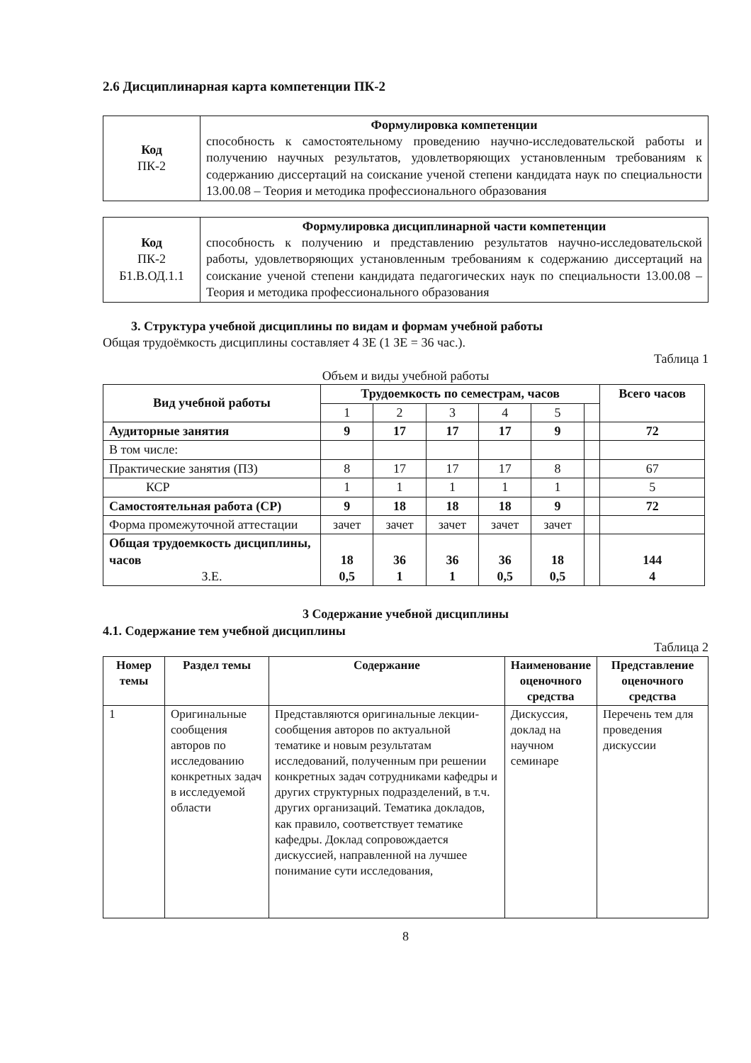2.6 Дисциплинарная карта компетенции ПК-2
| Код ПК-2 | Формулировка компетенции способность к самостоятельному проведению научно-исследовательской работы и получению научных результатов, удовлетворяющих установленным требованиям к содержанию диссертаций на соискание ученой степени кандидата наук по специальности 13.00.08 – Теория и методика профессионального образования |
| Код ПК-2 Б1.В.ОД.1.1 | Формулировка дисциплинарной части компетенции способность к получению и представлению результатов научно-исследовательской работы, удовлетворяющих установленным требованиям к содержанию диссертаций на соискание ученой степени кандидата педагогических наук по специальности 13.00.08 – Теория и методика профессионального образования |
3. Структура учебной дисциплины по видам и формам учебной работы
Общая трудоёмкость дисциплины составляет 4 ЗЕ (1 ЗЕ = 36 час.).
Таблица 1
Объем и виды учебной работы
| Вид учебной работы | Трудоемкость по семестрам, часов | | | | | | Всего часов |
| | 1 | 2 | 3 | 4 | 5 | | |
| Аудиторные занятия | 9 | 17 | 17 | 17 | 9 | | 72 |
| В том числе: | | | | | | | |
| Практические занятия (ПЗ) | 8 | 17 | 17 | 17 | 8 | | 67 |
| КСР | 1 | 1 | 1 | 1 | 1 | | 5 |
| Самостоятельная работа (СР) | 9 | 18 | 18 | 18 | 9 | | 72 |
| Форма промежуточной аттестации | зачет | зачет | зачет | зачет | зачет | | |
| Общая трудоемкость дисциплины, часов З.Е. | 18 0,5 | 36 1 | 36 1 | 36 0,5 | 18 0,5 | | 144 4 |
3 Содержание учебной дисциплины
4.1. Содержание тем учебной дисциплины
Таблица 2
| Номер темы | Раздел темы | Содержание | Наименование оценочного средства | Представление оценочного средства |
| --- | --- | --- | --- | --- |
| 1 | Оригинальные сообщения авторов по исследованию конкретных задач в исследуемой области | Представляются оригинальные лекции-сообщения авторов по актуальной тематике и новым результатам исследований, полученным при решении конкретных задач сотрудниками кафедры и других структурных подразделений, в т.ч. других организаций. Тематика докладов, как правило, соответствует тематике кафедры. Доклад сопровождается дискуссией, направленной на лучшее понимание сути исследования, | Дискуссия, доклад на научном семинаре | Перечень тем для проведения дискуссии |
8